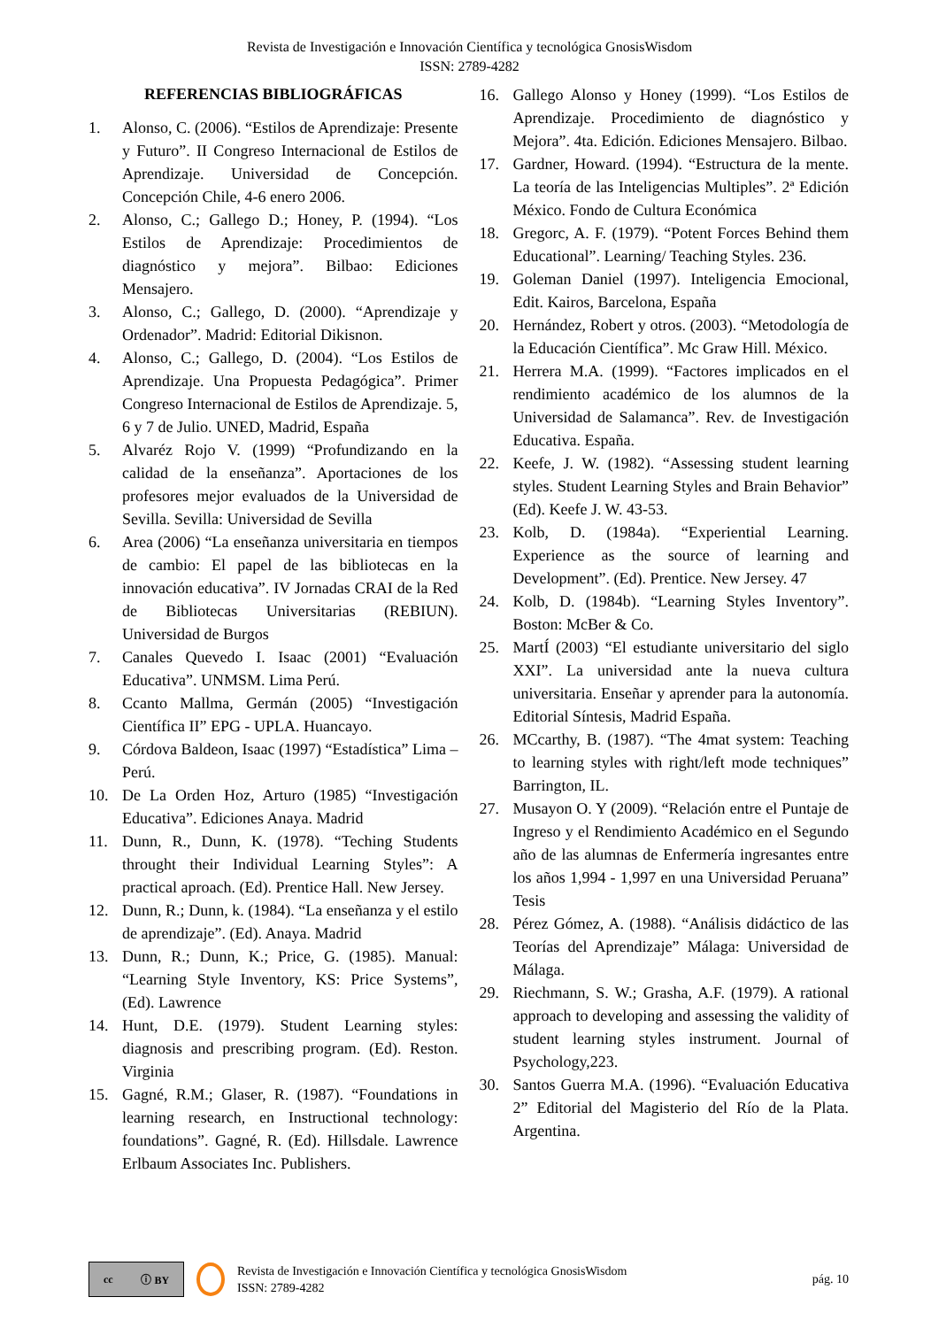Revista de Investigación e Innovación Científica y tecnológica GnosisWisdom
ISSN: 2789-4282
REFERENCIAS BIBLIOGRÁFICAS
1. Alonso, C. (2006). “Estilos de Aprendizaje: Presente y Futuro”. II Congreso Internacional de Estilos de Aprendizaje. Universidad de Concepción. Concepción Chile, 4-6 enero 2006.
2. Alonso, C.; Gallego D.; Honey, P. (1994). “Los Estilos de Aprendizaje: Procedimientos de diagnóstico y mejora”. Bilbao: Ediciones Mensajero.
3. Alonso, C.; Gallego, D. (2000). “Aprendizaje y Ordenador”. Madrid: Editorial Dikisnon.
4. Alonso, C.; Gallego, D. (2004). “Los Estilos de Aprendizaje. Una Propuesta Pedagógica”. Primer Congreso Internacional de Estilos de Aprendizaje. 5, 6 y 7 de Julio. UNED, Madrid, España
5. Alvaréz Rojo V. (1999) “Profundizando en la calidad de la enseñanza”. Aportaciones de los profesores mejor evaluados de la Universidad de Sevilla. Sevilla: Universidad de Sevilla
6. Area (2006) “La enseñanza universitaria en tiempos de cambio: El papel de las bibliotecas en la innovación educativa”. IV Jornadas CRAI de la Red de Bibliotecas Universitarias (REBIUN). Universidad de Burgos
7. Canales Quevedo I. Isaac (2001) “Evaluación Educativa”. UNMSM. Lima Perú.
8. Ccanto Mallma, Germán (2005) “Investigación Científica II” EPG - UPLA. Huancayo.
9. Córdova Baldeon, Isaac (1997) “Estadística” Lima –Perú.
10. De La Orden Hoz, Arturo (1985) “Investigación Educativa”. Ediciones Anaya. Madrid
11. Dunn, R., Dunn, K. (1978). “Teching Students throught their Individual Learning Styles”: A practical aproach. (Ed). Prentice Hall. New Jersey.
12. Dunn, R.; Dunn, k. (1984). “La enseñanza y el estilo de aprendizaje”. (Ed). Anaya. Madrid
13. Dunn, R.; Dunn, K.; Price, G. (1985). Manual: “Learning Style Inventory, KS: Price Systems”, (Ed). Lawrence
14. Hunt, D.E. (1979). Student Learning styles: diagnosis and prescribing program. (Ed). Reston. Virginia
15. Gagné, R.M.; Glaser, R. (1987). “Foundations in learning research, en Instructional technology: foundations”. Gagné, R. (Ed). Hillsdale. Lawrence Erlbaum Associates Inc. Publishers.
16. Gallego Alonso y Honey (1999). “Los Estilos de Aprendizaje. Procedimiento de diagnóstico y Mejora”. 4ta. Edición. Ediciones Mensajero. Bilbao.
17. Gardner, Howard. (1994). “Estructura de la mente. La teoría de las Inteligencias Multiples”. 2ª Edición México. Fondo de Cultura Económica
18. Gregorc, A. F. (1979). “Potent Forces Behind them Educational”. Learning/ Teaching Styles. 236.
19. Goleman Daniel (1997). Inteligencia Emocional, Edit. Kairos, Barcelona, España
20. Hernández, Robert y otros. (2003). “Metodología de la Educación Científica”. Mc Graw Hill. México.
21. Herrera M.A. (1999). “Factores implicados en el rendimiento académico de los alumnos de la Universidad de Salamanca”. Rev. de Investigación Educativa. España.
22. Keefe, J. W. (1982). “Assessing student learning styles. Student Learning Styles and Brain Behavior” (Ed). Keefe J. W. 43-53.
23. Kolb, D. (1984a). “Experiential Learning. Experience as the source of learning and Development”. (Ed). Prentice. New Jersey. 47
24. Kolb, D. (1984b). “Learning Styles Inventory”. Boston: McBer & Co.
25. MartÍ (2003) “El estudiante universitario del siglo XXI”. La universidad ante la nueva cultura universitaria. Enseñar y aprender para la autonomía. Editorial Síntesis, Madrid España.
26. MCcarthy, B. (1987). “The 4mat system: Teaching to learning styles with right/left mode techniques” Barrington, IL.
27. Musayon O. Y (2009). “Relación entre el Puntaje de Ingreso y el Rendimiento Académico en el Segundo año de las alumnas de Enfermería ingresantes entre los años 1,994 - 1,997 en una Universidad Peruana” Tesis
28. Pérez Gómez, A. (1988). “Análisis didáctico de las Teorías del Aprendizaje” Málaga: Universidad de Málaga.
29. Riechmann, S. W.; Grasha, A.F. (1979). A rational approach to developing and assessing the validity of student learning styles instrument. Journal of Psychology,223.
30. Santos Guerra M.A. (1996). “Evaluación Educativa 2” Editorial del Magisterio del Río de la Plata. Argentina.
cc ⓘ BY
Revista de Investigación e Innovación Científica y tecnológica GnosisWisdom
ISSN: 2789-4282
pág. 10